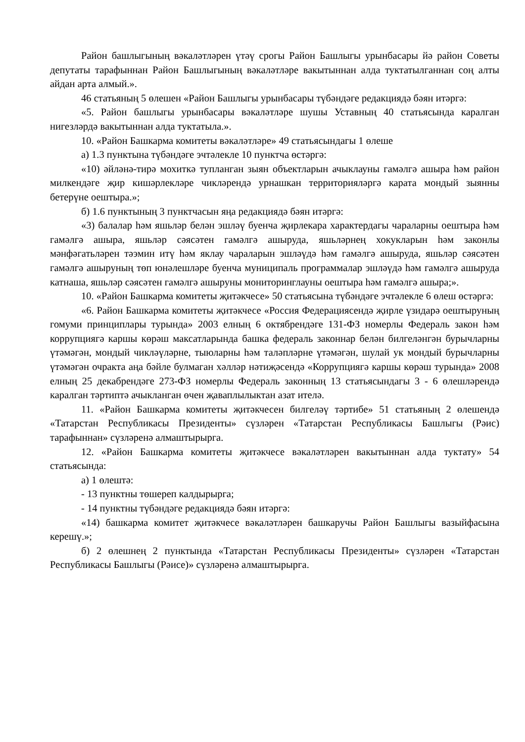Район башлыгының вәкаләтләрен үтәү срогы Район Башлыгы урынбасары йә район Советы депутаты тарафыннан Район Башлыгының вәкаләтләре вакытыннан алда туктатылганнан соң алты айдан арта алмый.».
46 статьяның 5 өлешен «Район Башлыгы урынбасары түбәндәге редакциядә бәян итәргә:
«5. Район башлыгы урынбасары вәкаләтләре шушы Уставның 40 статьясында каралган нигезләрдә вакытыннан алда туктатыла.».
10. «Район Башкарма комитеты вәкаләтләре» 49 статьясындагы 1 өлеше
а) 1.3 пунктына түбәндәге эчтәлекле 10 пунктча өстәргә:
«10) әйләнә-тирә мохиткә тупланган зыян объектларын ачыклауны гамәлгә ашыра һәм район милкендәге җир кишәрлекләре чикләрендә урнашкан территорияләргә карата мондый зыянны бетерүне оештыра.»;
б) 1.6 пунктының 3 пунктчасын яңа редакциядә бәян итәргә:
«3) балалар һәм яшьләр белән эшләү буенча җирлекара характердагы чараларны оештыра һәм гамәлгә ашыра, яшьләр сәясәтен гамәлгә ашыруда, яшьләрнең хокукларын һәм законлы мәнфәгатьләрен тәэмин итү һәм яклау чараларын эшләүдә һәм гамәлгә ашыруда, яшьләр сәясәтен гамәлгә ашыруның төп юнәлешләре буенча муниципаль программалар эшләүдә һәм гамәлгә ашыруда катнаша, яшьләр сәясәтен гамәлгә ашыруны мониторинглауны оештыра һәм гамәлгә ашыра;».
10. «Район Башкарма комитеты җитәкчесе» 50 статьясына түбәндәге эчтәлекле 6 өлеш өстәргә:
«6. Район Башкарма комитеты җитәкчесе «Россия Федерациясендә җирле үзидарә оештыруның гомуми принциплары турында» 2003 елның 6 октябрендәге 131-ФЗ номерлы Федераль закон һәм коррупциягә каршы көрәш максатларында башка федераль законнар белән билгеләнгән бурычларны үтәмәгән, мондый чикләүләрне, тыюларны һәм таләпләрне үтәмәгән, шулай ук мондый бурычларны үтәмәгән очракта аңа бәйле булмаган хәлләр нәтиҗәсендә «Коррупциягә каршы көрәш турында» 2008 елның 25 декабрендәге 273-ФЗ номерлы Федераль законның 13 статьясындагы 3 - 6 өлешләрендә каралган тәртиптә ачыкланган өчен җаваплылыктан азат ителә.
11. «Район Башкарма комитеты җитәкчесен билгеләү тәртибе» 51 статьяның 2 өлешендә «Татарстан Республикасы Президенты» сүзләрен «Татарстан Республикасы Башлыгы (Рәис) тарафыннан» сүзләренә алмаштырырга.
12. «Район Башкарма комитеты җитәкчесе вәкаләтләрен вакытыннан алда туктату» 54 статьясында:
а) 1 өлештә:
- 13 пунктны төшереп калдырырга;
- 14 пунктны түбәндәге редакциядә бәян итәргә:
«14) башкарма комитет җитәкчесе вәкаләтләрен башкаручы Район Башлыгы вазыйфасына керешү.»;
б) 2 өлешнең 2 пунктында «Татарстан Республикасы Президенты» сүзләрен «Татарстан Республикасы Башлыгы (Рәисе)» сүзләренә алмаштырырга.